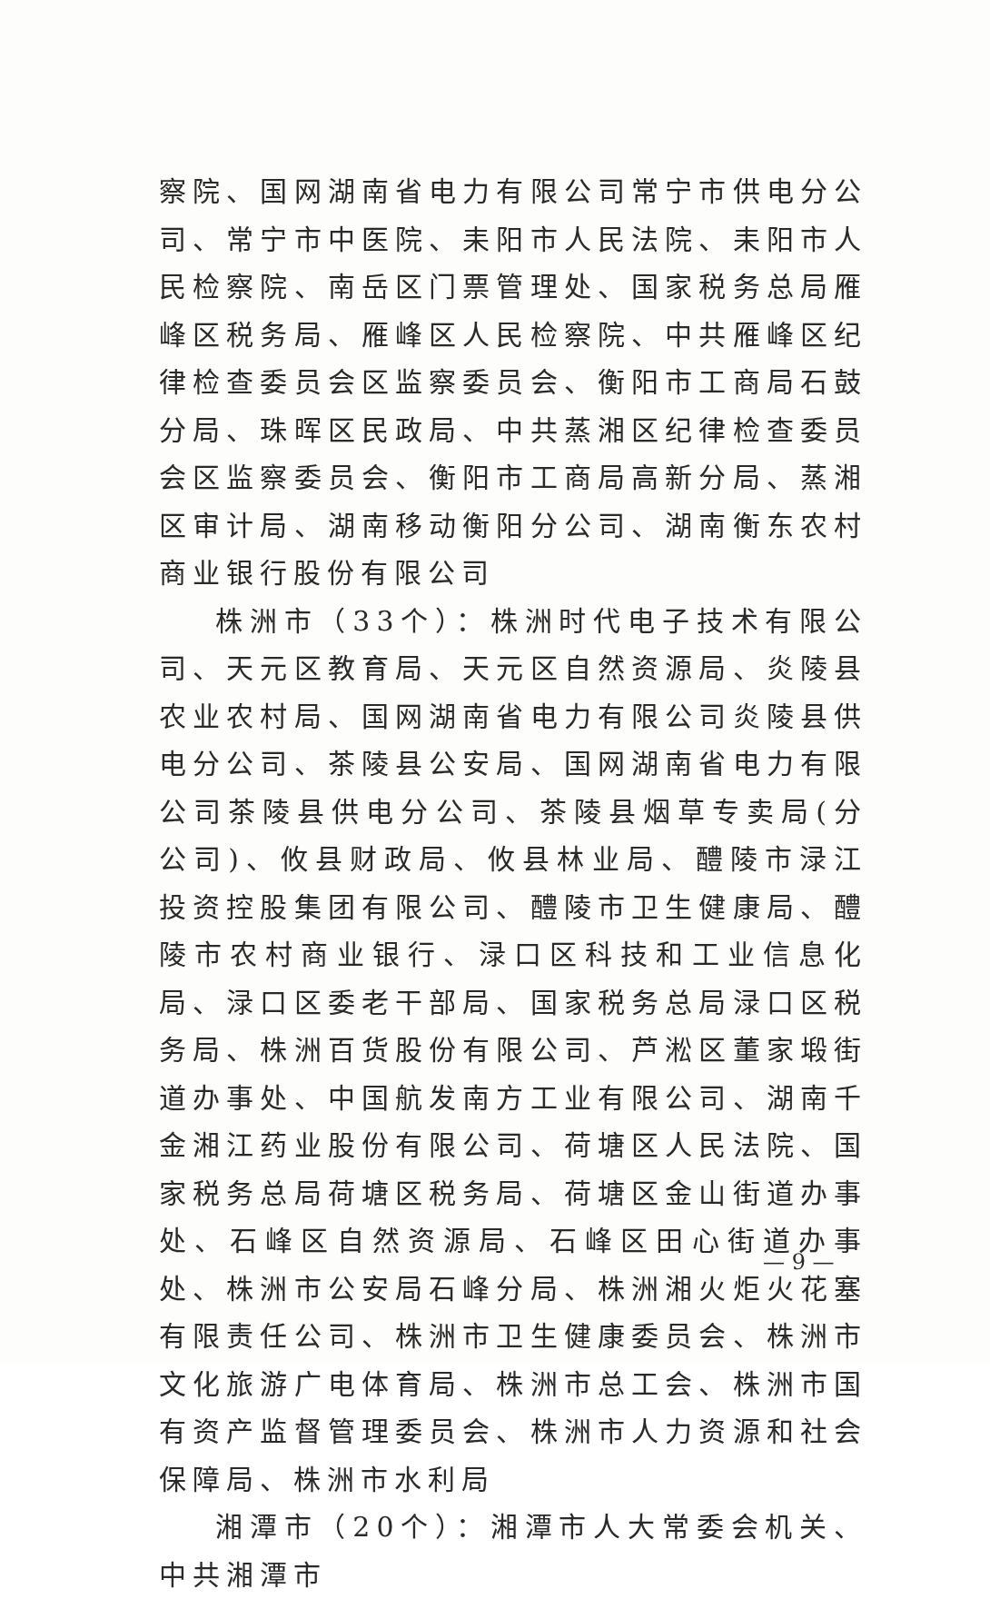察院、国网湖南省电力有限公司常宁市供电分公司、常宁市中医院、耒阳市人民法院、耒阳市人民检察院、南岳区门票管理处、国家税务总局雁峰区税务局、雁峰区人民检察院、中共雁峰区纪律检查委员会区监察委员会、衡阳市工商局石鼓分局、珠晖区民政局、中共蒸湘区纪律检查委员会区监察委员会、衡阳市工商局高新分局、蒸湘区审计局、湖南移动衡阳分公司、湖南衡东农村商业银行股份有限公司
株洲市（33个）：株洲时代电子技术有限公司、天元区教育局、天元区自然资源局、炎陵县农业农村局、国网湖南省电力有限公司炎陵县供电分公司、茶陵县公安局、国网湖南省电力有限公司茶陵县供电分公司、茶陵县烟草专卖局(分公司)、攸县财政局、攸县林业局、醴陵市渌江投资控股集团有限公司、醴陵市卫生健康局、醴陵市农村商业银行、渌口区科技和工业信息化局、渌口区委老干部局、国家税务总局渌口区税务局、株洲百货股份有限公司、芦淞区董家塅街道办事处、中国航发南方工业有限公司、湖南千金湘江药业股份有限公司、荷塘区人民法院、国家税务总局荷塘区税务局、荷塘区金山街道办事处、石峰区自然资源局、石峰区田心街道办事处、株洲市公安局石峰分局、株洲湘火炬火花塞有限责任公司、株洲市卫生健康委员会、株洲市文化旅游广电体育局、株洲市总工会、株洲市国有资产监督管理委员会、株洲市人力资源和社会保障局、株洲市水利局
湘潭市（20个）：湘潭市人大常委会机关、中共湘潭市
— 9 —